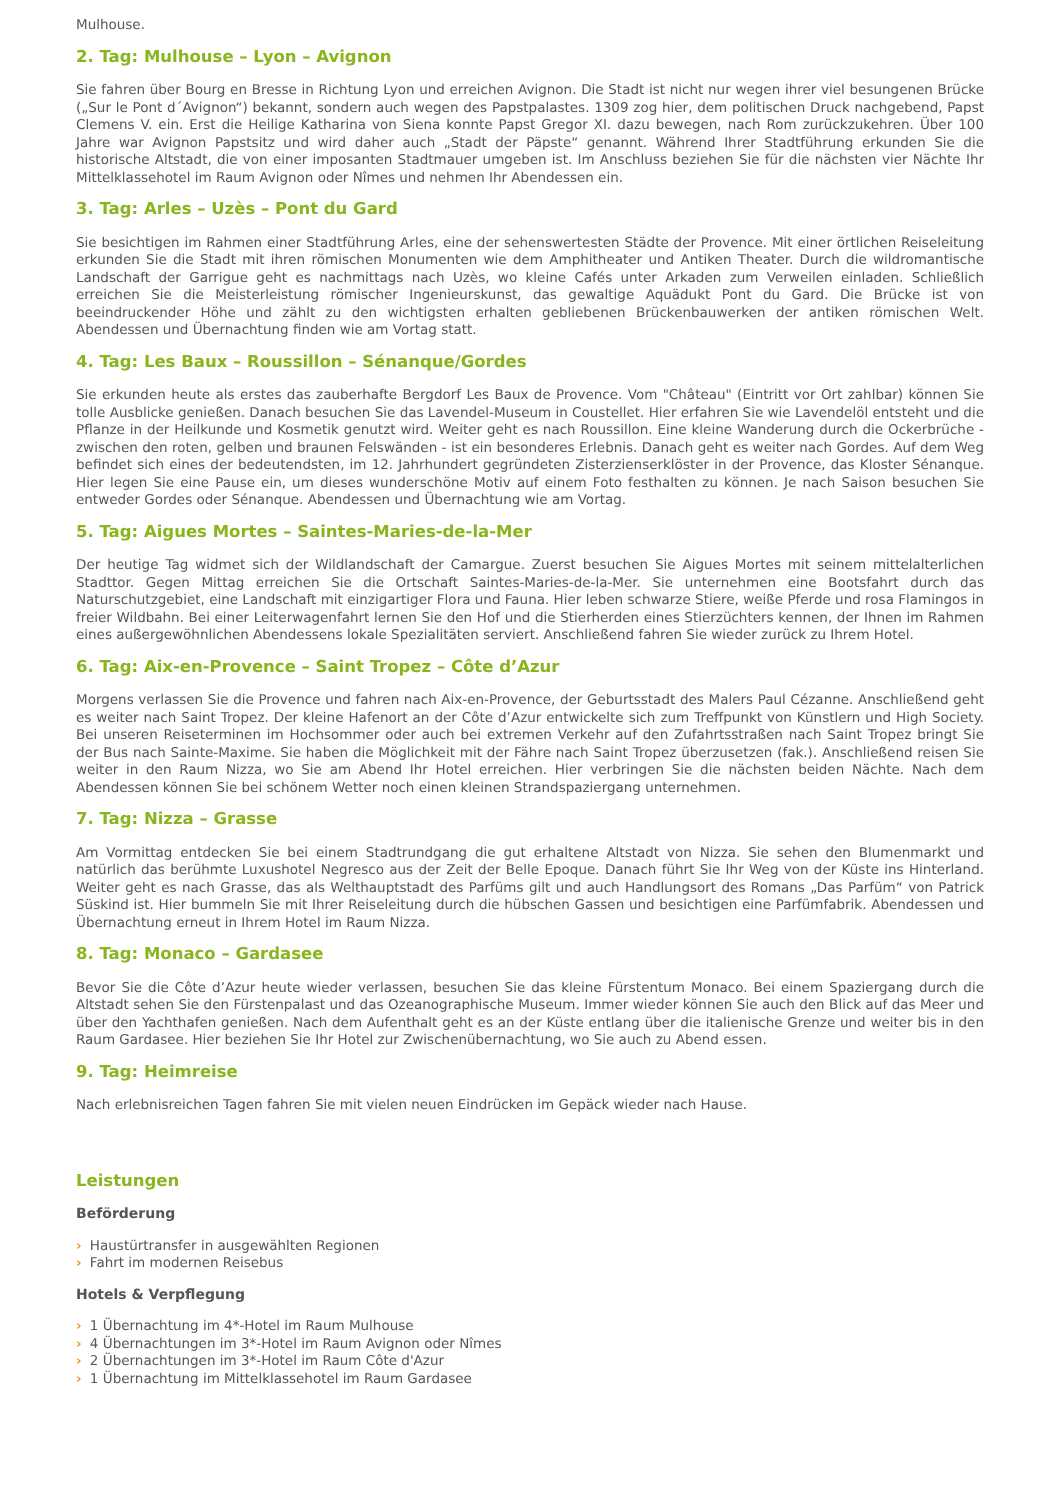Mulhouse.
2. Tag: Mulhouse – Lyon – Avignon
Sie fahren über Bourg en Bresse in Richtung Lyon und erreichen Avignon. Die Stadt ist nicht nur wegen ihrer viel besungenen Brücke („Sur le Pont d´Avignon“) bekannt, sondern auch wegen des Papstpalastes. 1309 zog hier, dem politischen Druck nachgebend, Papst Clemens V. ein. Erst die Heilige Katharina von Siena konnte Papst Gregor XI. dazu bewegen, nach Rom zurückzukehren. Über 100 Jahre war Avignon Papstsitz und wird daher auch „Stadt der Päpste“ genannt. Während Ihrer Stadtführung erkunden Sie die historische Altstadt, die von einer imposanten Stadtmauer umgeben ist. Im Anschluss beziehen Sie für die nächsten vier Nächte Ihr Mittelklassehotel im Raum Avignon oder Nîmes und nehmen Ihr Abendessen ein.
3. Tag: Arles – Uzès – Pont du Gard
Sie besichtigen im Rahmen einer Stadtführung Arles, eine der sehenswertesten Städte der Provence. Mit einer örtlichen Reiseleitung erkunden Sie die Stadt mit ihren römischen Monumenten wie dem Amphitheater und Antiken Theater. Durch die wildromantische Landschaft der Garrigue geht es nachmittags nach Uzès, wo kleine Cafés unter Arkaden zum Verweilen einladen. Schließlich erreichen Sie die Meisterleistung römischer Ingenieurskunst, das gewaltige Aquädukt Pont du Gard. Die Brücke ist von beeindruckender Höhe und zählt zu den wichtigsten erhalten gebliebenen Brückenbauwerken der antiken römischen Welt. Abendessen und Übernachtung finden wie am Vortag statt.
4. Tag: Les Baux – Roussillon – Sénanque/Gordes
Sie erkunden heute als erstes das zauberhafte Bergdorf Les Baux de Provence. Vom "Château" (Eintritt vor Ort zahlbar) können Sie tolle Ausblicke genießen. Danach besuchen Sie das Lavendel-Museum in Coustellet. Hier erfahren Sie wie Lavendelöl entsteht und die Pflanze in der Heilkunde und Kosmetik genutzt wird. Weiter geht es nach Roussillon. Eine kleine Wanderung durch die Ockerbrüche - zwischen den roten, gelben und braunen Felswänden - ist ein besonderes Erlebnis. Danach geht es weiter nach Gordes. Auf dem Weg befindet sich eines der bedeutendsten, im 12. Jahrhundert gegründeten Zisterzienserklöster in der Provence, das Kloster Sénanque. Hier legen Sie eine Pause ein, um dieses wunderschöne Motiv auf einem Foto festhalten zu können. Je nach Saison besuchen Sie entweder Gordes oder Sénanque. Abendessen und Übernachtung wie am Vortag.
5. Tag: Aigues Mortes – Saintes-Maries-de-la-Mer
Der heutige Tag widmet sich der Wildlandschaft der Camargue. Zuerst besuchen Sie Aigues Mortes mit seinem mittelalterlichen Stadttor. Gegen Mittag erreichen Sie die Ortschaft Saintes-Maries-de-la-Mer. Sie unternehmen eine Bootsfahrt durch das Naturschutzgebiet, eine Landschaft mit einzigartiger Flora und Fauna. Hier leben schwarze Stiere, weiße Pferde und rosa Flamingos in freier Wildbahn. Bei einer Leiterwagenfahrt lernen Sie den Hof und die Stierherden eines Stierzüchters kennen, der Ihnen im Rahmen eines außergewöhnlichen Abendessens lokale Spezialitäten serviert. Anschließend fahren Sie wieder zurück zu Ihrem Hotel.
6. Tag: Aix-en-Provence – Saint Tropez – Côte d’Azur
Morgens verlassen Sie die Provence und fahren nach Aix-en-Provence, der Geburtsstadt des Malers Paul Cézanne. Anschließend geht es weiter nach Saint Tropez. Der kleine Hafenort an der Côte d’Azur entwickelte sich zum Treffpunkt von Künstlern und High Society. Bei unseren Reiseterminen im Hochsommer oder auch bei extremen Verkehr auf den Zufahrtsstraßen nach Saint Tropez bringt Sie der Bus nach Sainte-Maxime. Sie haben die Möglichkeit mit der Fähre nach Saint Tropez überzusetzen (fak.). Anschließend reisen Sie weiter in den Raum Nizza, wo Sie am Abend Ihr Hotel erreichen. Hier verbringen Sie die nächsten beiden Nächte. Nach dem Abendessen können Sie bei schönem Wetter noch einen kleinen Strandspaziergang unternehmen.
7. Tag: Nizza – Grasse
Am Vormittag entdecken Sie bei einem Stadtrundgang die gut erhaltene Altstadt von Nizza. Sie sehen den Blumenmarkt und natürlich das berühmte Luxushotel Negresco aus der Zeit der Belle Epoque. Danach führt Sie Ihr Weg von der Küste ins Hinterland. Weiter geht es nach Grasse, das als Welthauptstadt des Parfüms gilt und auch Handlungsort des Romans „Das Parfüm“ von Patrick Süskind ist. Hier bummeln Sie mit Ihrer Reiseleitung durch die hübschen Gassen und besichtigen eine Parfümfabrik. Abendessen und Übernachtung erneut in Ihrem Hotel im Raum Nizza.
8. Tag: Monaco – Gardasee
Bevor Sie die Côte d’Azur heute wieder verlassen, besuchen Sie das kleine Fürstentum Monaco. Bei einem Spaziergang durch die Altstadt sehen Sie den Fürstenpalast und das Ozeanographische Museum. Immer wieder können Sie auch den Blick auf das Meer und über den Yachthafen genießen. Nach dem Aufenthalt geht es an der Küste entlang über die italienische Grenze und weiter bis in den Raum Gardasee. Hier beziehen Sie Ihr Hotel zur Zwischenübernachtung, wo Sie auch zu Abend essen.
9. Tag: Heimreise
Nach erlebnisreichen Tagen fahren Sie mit vielen neuen Eindrücken im Gepäck wieder nach Hause.
Leistungen
Beförderung
› Haustürtransfer in ausgewählten Regionen
› Fahrt im modernen Reisebus
Hotels & Verpflegung
› 1 Übernachtung im 4*-Hotel im Raum Mulhouse
› 4 Übernachtungen im 3*-Hotel im Raum Avignon oder Nîmes
› 2 Übernachtungen im 3*-Hotel im Raum Côte d'Azur
› 1 Übernachtung im Mittelklassehotel im Raum Gardasee